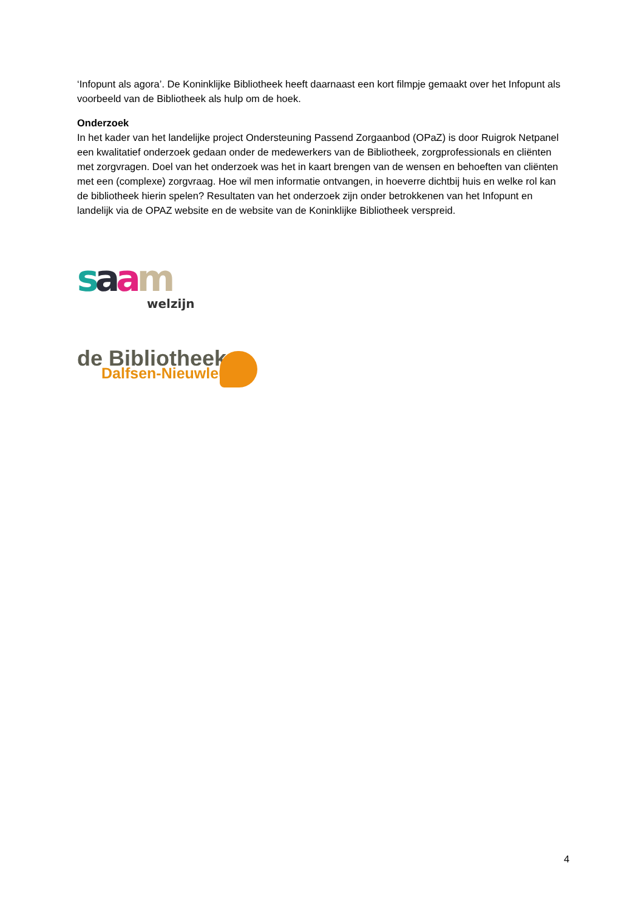‘Infopunt als agora’. De Koninklijke Bibliotheek heeft daarnaast een kort filmpje gemaakt over het Infopunt als voorbeeld van de Bibliotheek als hulp om de hoek.
Onderzoek
In het kader van het landelijke project Ondersteuning Passend Zorgaanbod (OPaZ) is door Ruigrok Netpanel een kwalitatief onderzoek gedaan onder de medewerkers van de Bibliotheek, zorgprofessionals en cliënten met zorgvragen. Doel van het onderzoek was het in kaart brengen van de wensen en behoeften van cliënten met een (complexe) zorgvraag. Hoe wil men informatie ontvangen, in hoeverre dichtbij huis en welke rol kan de bibliotheek hierin spelen? Resultaten van het onderzoek zijn onder betrokkenen van het Infopunt en landelijk via de OPAZ website en de website van de Koninklijke Bibliotheek verspreid.
saam
welzijn
de Bibliotheek
Dalfsen-Nieuwleusen
4